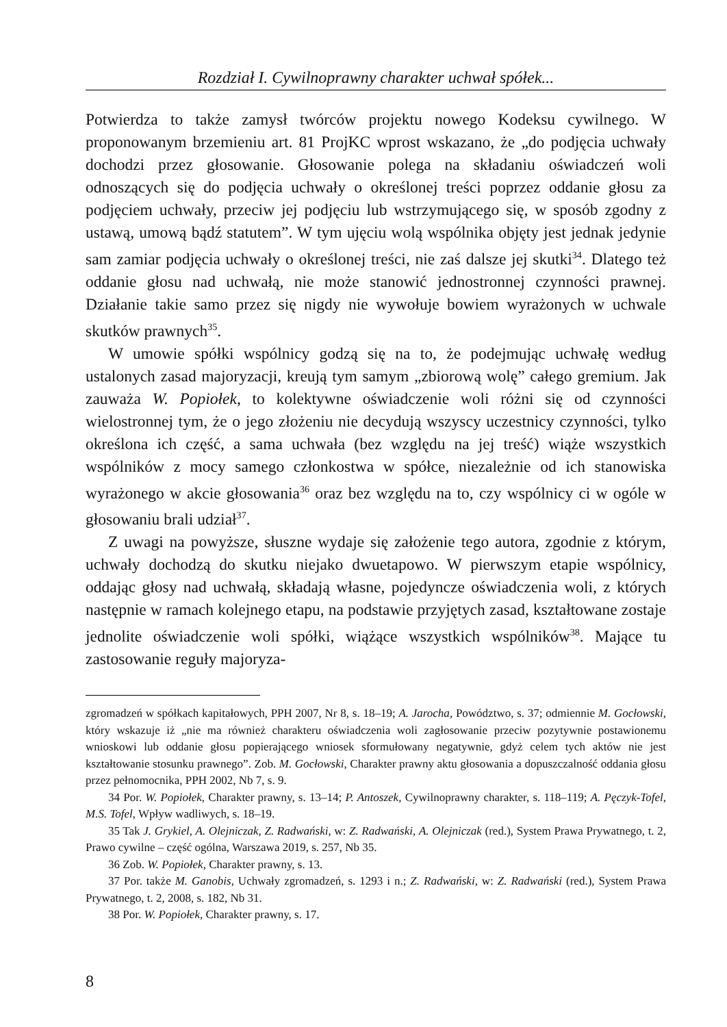Rozdział I. Cywilnoprawny charakter uchwał spółek...
Potwierdza to także zamysł twórców projektu nowego Kodeksu cywilnego. W proponowanym brzemieniu art. 81 ProjKC wprost wskazano, że „do podjęcia uchwały dochodzi przez głosowanie. Głosowanie polega na składaniu oświadczeń woli odnoszących się do podjęcia uchwały o określonej treści poprzez oddanie głosu za podjęciem uchwały, przeciw jej podjęciu lub wstrzymującego się, w sposób zgodny z ustawą, umową bądź statutem”. W tym ujęciu wolą wspólnika objęty jest jednak jedynie sam zamiar podjęcia uchwały o określonej treści, nie zaś dalsze jej skutki<sup>34</sup>. Dlatego też oddanie głosu nad uchwałą, nie może stanowić jednostronnej czynności prawnej. Działanie takie samo przez się nigdy nie wywołuje bowiem wyrażonych w uchwale skutków prawnych<sup>35</sup>.
W umowie spółki wspólnicy godzą się na to, że podejmując uchwałę według ustalonych zasad majoryzacji, kreują tym samym „zbiorową wolę” całego gremium. Jak zauważa W. Popiołek, to kolektywne oświadczenie woli różni się od czynności wielostronnej tym, że o jego złożeniu nie decydują wszyscy uczestnicy czynności, tylko określona ich część, a sama uchwała (bez względu na jej treść) wiąże wszystkich wspólników z mocy samego członkostwa w spółce, niezależnie od ich stanowiska wyrażonego w akcie głosowania<sup>36</sup> oraz bez względu na to, czy wspólnicy ci w ogóle w głosowaniu brali udział<sup>37</sup>.
Z uwagi na powyższe, słuszne wydaje się założenie tego autora, zgodnie z którym, uchwały dochodzą do skutku niejako dwuetapowo. W pierwszym etapie wspólnicy, oddając głosy nad uchwałą, składają własne, pojedyncze oświadczenia woli, z których następnie w ramach kolejnego etapu, na podstawie przyjętych zasad, kształtowane zostaje jednolite oświadczenie woli spółki, wiążące wszystkich wspólników<sup>38</sup>. Mające tu zastosowanie reguły majoryza-
zgromadzeń w spółkach kapitałowych, PPH 2007, Nr 8, s. 18–19; A. Jarocha, Powództwo, s. 37; odmiennie M. Gocłowski, który wskazuje iż „nie ma również charakteru oświadczenia woli zagłosowanie przeciw pozytywnie postawionemu wnioskowi lub oddanie głosu popierającego wniosek sformułowany negatywnie, gdyż celem tych aktów nie jest kształtowanie stosunku prawnego”. Zob. M. Gocłowski, Charakter prawny aktu głosowania a dopuszczalność oddania głosu przez pełnomocnika, PPH 2002, Nb 7, s. 9.
34 Por. W. Popiołek, Charakter prawny, s. 13–14; P. Antoszek, Cywilnoprawny charakter, s. 118–119; A. Pęczyk-Tofel, M.S. Tofel, Wpływ wadliwych, s. 18–19.
35 Tak J. Grykiel, A. Olejniczak, Z. Radwański, w: Z. Radwański, A. Olejniczak (red.), System Prawa Prywatnego, t. 2, Prawo cywilne – część ogólna, Warszawa 2019, s. 257, Nb 35.
36 Zob. W. Popiołek, Charakter prawny, s. 13.
37 Por. także M. Ganobis, Uchwały zgromadzeń, s. 1293 i n.; Z. Radwański, w: Z. Radwański (red.), System Prawa Prywatnego, t. 2, 2008, s. 182, Nb 31.
38 Por. W. Popiołek, Charakter prawny, s. 17.
8